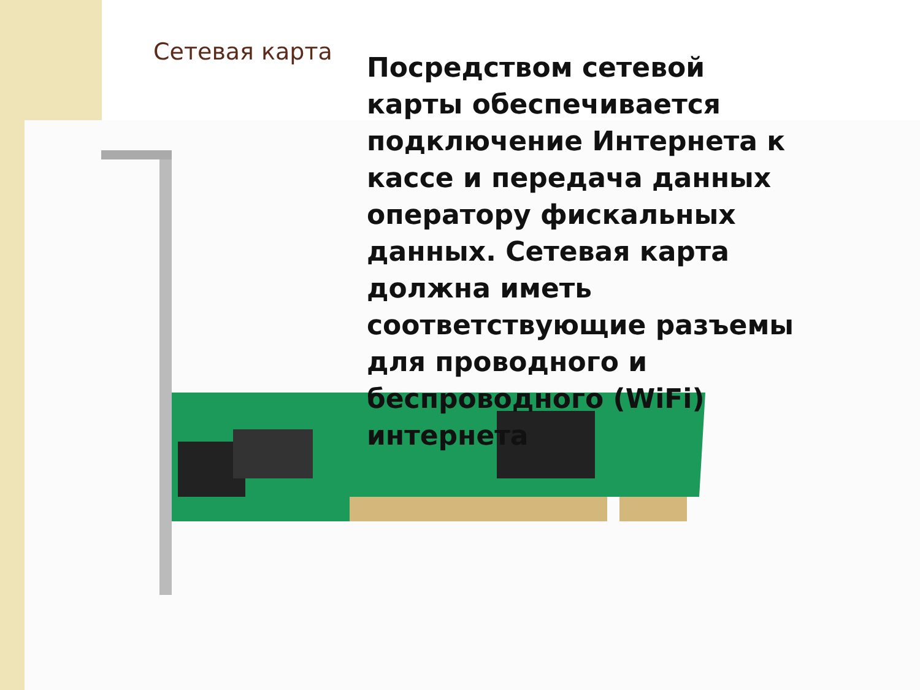Сетевая карта
Посредством сетевой карты обеспечивается подключение Интернета к кассе и передача данных оператору фискальных данных. Сетевая карта должна иметь соответствующие разъемы для проводного и беспроводного (WiFi) интернета